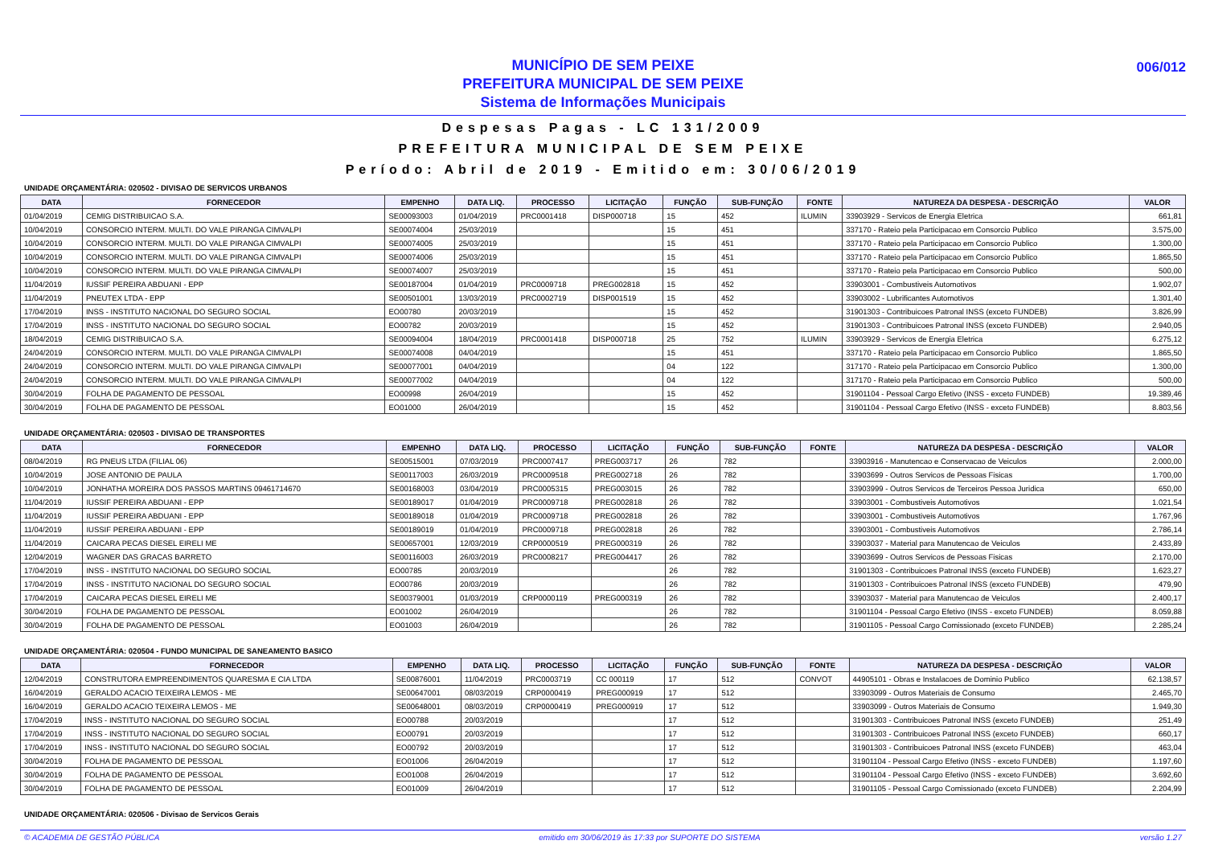MUNICÍPIO DE SEM PEIXE
PREFEITURA MUNICIPAL DE SEM PEIXE
Sistema de Informações Municipais
006/012
Despesas Pagas - LC 131/2009
PREFEITURA MUNICIPAL DE SEM PEIXE
Período: Abril de 2019 - Emitido em: 30/06/2019
UNIDADE ORÇAMENTÁRIA: 020502 - DIVISAO DE SERVICOS URBANOS
| DATA | FORNECEDOR | EMPENHO | DATA LIQ. | PROCESSO | LICITAÇÃO | FUNÇÃO | SUB-FUNÇÃO | FONTE | NATUREZA DA DESPESA - DESCRIÇÃO | VALOR |
| --- | --- | --- | --- | --- | --- | --- | --- | --- | --- | --- |
| 01/04/2019 | CEMIG DISTRIBUICAO S.A. | SE00093003 | 01/04/2019 | PRC0001418 | DISP000718 | 15 | 452 | ILUMIN | 33903929 - Servicos de Energia Eletrica | 661,81 |
| 10/04/2019 | CONSORCIO INTERM. MULTI. DO VALE PIRANGA CIMVALPI | SE00074004 | 25/03/2019 | | | 15 | 451 | | 337170 - Rateio pela Participacao em Consorcio Publico | 3.575,00 |
| 10/04/2019 | CONSORCIO INTERM. MULTI. DO VALE PIRANGA CIMVALPI | SE00074005 | 25/03/2019 | | | 15 | 451 | | 337170 - Rateio pela Participacao em Consorcio Publico | 1.300,00 |
| 10/04/2019 | CONSORCIO INTERM. MULTI. DO VALE PIRANGA CIMVALPI | SE00074006 | 25/03/2019 | | | 15 | 451 | | 337170 - Rateio pela Participacao em Consorcio Publico | 1.865,50 |
| 10/04/2019 | CONSORCIO INTERM. MULTI. DO VALE PIRANGA CIMVALPI | SE00074007 | 25/03/2019 | | | 15 | 451 | | 337170 - Rateio pela Participacao em Consorcio Publico | 500,00 |
| 11/04/2019 | IUSSIF PEREIRA ABDUANI - EPP | SE00187004 | 01/04/2019 | PRC0009718 | PREG002818 | 15 | 452 | | 33903001 - Combustiveis Automotivos | 1.902,07 |
| 11/04/2019 | PNEUTEX LTDA - EPP | SE00501001 | 13/03/2019 | PRC0002719 | DISP001519 | 15 | 452 | | 33903002 - Lubrificantes Automotivos | 1.301,40 |
| 17/04/2019 | INSS - INSTITUTO NACIONAL DO SEGURO SOCIAL | EO00780 | 20/03/2019 | | | 15 | 452 | | 31901303 - Contribuicoes Patronal INSS (exceto FUNDEB) | 3.826,99 |
| 17/04/2019 | INSS - INSTITUTO NACIONAL DO SEGURO SOCIAL | EO00782 | 20/03/2019 | | | 15 | 452 | | 31901303 - Contribuicoes Patronal INSS (exceto FUNDEB) | 2.940,05 |
| 18/04/2019 | CEMIG DISTRIBUICAO S.A. | SE00094004 | 18/04/2019 | PRC0001418 | DISP000718 | 25 | 752 | ILUMIN | 33903929 - Servicos de Energia Eletrica | 6.275,12 |
| 24/04/2019 | CONSORCIO INTERM. MULTI. DO VALE PIRANGA CIMVALPI | SE00074008 | 04/04/2019 | | | 15 | 451 | | 337170 - Rateio pela Participacao em Consorcio Publico | 1.865,50 |
| 24/04/2019 | CONSORCIO INTERM. MULTI. DO VALE PIRANGA CIMVALPI | SE00077001 | 04/04/2019 | | | 04 | 122 | | 317170 - Rateio pela Participacao em Consorcio Publico | 1.300,00 |
| 24/04/2019 | CONSORCIO INTERM. MULTI. DO VALE PIRANGA CIMVALPI | SE00077002 | 04/04/2019 | | | 04 | 122 | | 317170 - Rateio pela Participacao em Consorcio Publico | 500,00 |
| 30/04/2019 | FOLHA DE PAGAMENTO DE PESSOAL | EO00998 | 26/04/2019 | | | 15 | 452 | | 31901104 - Pessoal Cargo Efetivo (INSS - exceto FUNDEB) | 19.389,46 |
| 30/04/2019 | FOLHA DE PAGAMENTO DE PESSOAL | EO01000 | 26/04/2019 | | | 15 | 452 | | 31901104 - Pessoal Cargo Efetivo (INSS - exceto FUNDEB) | 8.803,56 |
UNIDADE ORÇAMENTÁRIA: 020503 - DIVISAO DE TRANSPORTES
| DATA | FORNECEDOR | EMPENHO | DATA LIQ. | PROCESSO | LICITAÇÃO | FUNÇÃO | SUB-FUNÇÃO | FONTE | NATUREZA DA DESPESA - DESCRIÇÃO | VALOR |
| --- | --- | --- | --- | --- | --- | --- | --- | --- | --- | --- |
| 08/04/2019 | RG PNEUS LTDA (FILIAL 06) | SE00515001 | 07/03/2019 | PRC0007417 | PREG003717 | 26 | 782 | | 33903916 - Manutencao e Conservacao de Veiculos | 2.000,00 |
| 10/04/2019 | JOSE ANTONIO DE PAULA | SE00117003 | 26/03/2019 | PRC0009518 | PREG002718 | 26 | 782 | | 33903699 - Outros Servicos de Pessoas Fisicas | 1.700,00 |
| 10/04/2019 | JONHATHA MOREIRA DOS PASSOS MARTINS 09461714670 | SE00168003 | 03/04/2019 | PRC0005315 | PREG003015 | 26 | 782 | | 33903999 - Outros Servicos de Terceiros Pessoa Juridica | 650,00 |
| 11/04/2019 | IUSSIF PEREIRA ABDUANI - EPP | SE00189017 | 01/04/2019 | PRC0009718 | PREG002818 | 26 | 782 | | 33903001 - Combustiveis Automotivos | 1.021,54 |
| 11/04/2019 | IUSSIF PEREIRA ABDUANI - EPP | SE00189018 | 01/04/2019 | PRC0009718 | PREG002818 | 26 | 782 | | 33903001 - Combustiveis Automotivos | 1.767,96 |
| 11/04/2019 | IUSSIF PEREIRA ABDUANI - EPP | SE00189019 | 01/04/2019 | PRC0009718 | PREG002818 | 26 | 782 | | 33903001 - Combustiveis Automotivos | 2.786,14 |
| 11/04/2019 | CAICARA PECAS DIESEL EIRELI ME | SE00657001 | 12/03/2019 | CRP0000519 | PREG000319 | 26 | 782 | | 33903037 - Material para Manutencao de Veiculos | 2.433,89 |
| 12/04/2019 | WAGNER DAS GRACAS BARRETO | SE00116003 | 26/03/2019 | PRC0008217 | PREG004417 | 26 | 782 | | 33903699 - Outros Servicos de Pessoas Fisicas | 2.170,00 |
| 17/04/2019 | INSS - INSTITUTO NACIONAL DO SEGURO SOCIAL | EO00785 | 20/03/2019 | | | 26 | 782 | | 31901303 - Contribuicoes Patronal INSS (exceto FUNDEB) | 1.623,27 |
| 17/04/2019 | INSS - INSTITUTO NACIONAL DO SEGURO SOCIAL | EO00786 | 20/03/2019 | | | 26 | 782 | | 31901303 - Contribuicoes Patronal INSS (exceto FUNDEB) | 479,90 |
| 17/04/2019 | CAICARA PECAS DIESEL EIRELI ME | SE00379001 | 01/03/2019 | CRP0000119 | PREG000319 | 26 | 782 | | 33903037 - Material para Manutencao de Veiculos | 2.400,17 |
| 30/04/2019 | FOLHA DE PAGAMENTO DE PESSOAL | EO01002 | 26/04/2019 | | | 26 | 782 | | 31901104 - Pessoal Cargo Efetivo (INSS - exceto FUNDEB) | 8.059,88 |
| 30/04/2019 | FOLHA DE PAGAMENTO DE PESSOAL | EO01003 | 26/04/2019 | | | 26 | 782 | | 31901105 - Pessoal Cargo Comissionado (exceto FUNDEB) | 2.285,24 |
UNIDADE ORÇAMENTÁRIA: 020504 - FUNDO MUNICIPAL DE SANEAMENTO BASICO
| DATA | FORNECEDOR | EMPENHO | DATA LIQ. | PROCESSO | LICITAÇÃO | FUNÇÃO | SUB-FUNÇÃO | FONTE | NATUREZA DA DESPESA - DESCRIÇÃO | VALOR |
| --- | --- | --- | --- | --- | --- | --- | --- | --- | --- | --- |
| 12/04/2019 | CONSTRUTORA EMPREENDIMENTOS QUARESMA E CIA LTDA | SE00876001 | 11/04/2019 | PRC0003719 | CC 000119 | 17 | 512 | CONVOT | 44905101 - Obras e Instalacoes de Dominio Publico | 62.138,57 |
| 16/04/2019 | GERALDO ACACIO TEIXEIRA LEMOS - ME | SE00647001 | 08/03/2019 | CRP0000419 | PREG000919 | 17 | 512 | | 33903099 - Outros Materiais de Consumo | 2.465,70 |
| 16/04/2019 | GERALDO ACACIO TEIXEIRA LEMOS - ME | SE00648001 | 08/03/2019 | CRP0000419 | PREG000919 | 17 | 512 | | 33903099 - Outros Materiais de Consumo | 1.949,30 |
| 17/04/2019 | INSS - INSTITUTO NACIONAL DO SEGURO SOCIAL | EO00788 | 20/03/2019 | | | 17 | 512 | | 31901303 - Contribuicoes Patronal INSS (exceto FUNDEB) | 251,49 |
| 17/04/2019 | INSS - INSTITUTO NACIONAL DO SEGURO SOCIAL | EO00791 | 20/03/2019 | | | 17 | 512 | | 31901303 - Contribuicoes Patronal INSS (exceto FUNDEB) | 660,17 |
| 17/04/2019 | INSS - INSTITUTO NACIONAL DO SEGURO SOCIAL | EO00792 | 20/03/2019 | | | 17 | 512 | | 31901303 - Contribuicoes Patronal INSS (exceto FUNDEB) | 463,04 |
| 30/04/2019 | FOLHA DE PAGAMENTO DE PESSOAL | EO01006 | 26/04/2019 | | | 17 | 512 | | 31901104 - Pessoal Cargo Efetivo (INSS - exceto FUNDEB) | 1.197,60 |
| 30/04/2019 | FOLHA DE PAGAMENTO DE PESSOAL | EO01008 | 26/04/2019 | | | 17 | 512 | | 31901104 - Pessoal Cargo Efetivo (INSS - exceto FUNDEB) | 3.692,60 |
| 30/04/2019 | FOLHA DE PAGAMENTO DE PESSOAL | EO01009 | 26/04/2019 | | | 17 | 512 | | 31901105 - Pessoal Cargo Comissionado (exceto FUNDEB) | 2.204,99 |
UNIDADE ORÇAMENTÁRIA: 020506 - Divisao de Servicos Gerais
© ACADEMIA DE GESTÃO PÚBLICA emitido em 30/06/2019 às 17:33 por SUPORTE DO SISTEMA versão 1.27